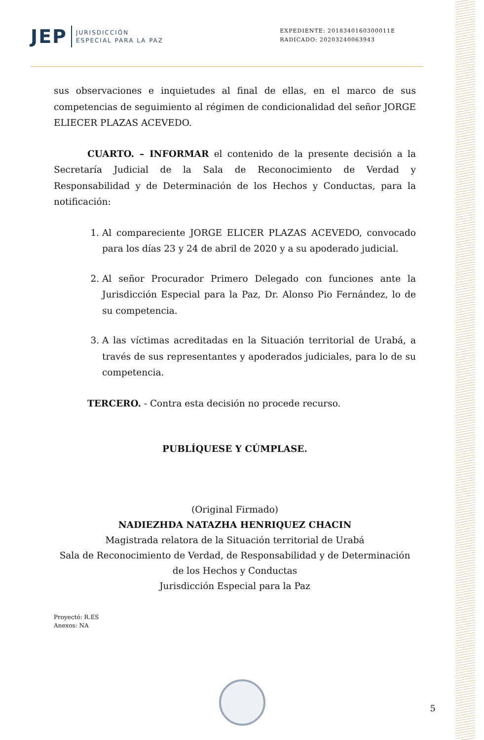JEP JURISDICCIÓN
ESPECIAL PARA LA PAZ
EXPEDIENTE: 2018340160300011E
RADICADO: 20203240063943
sus observaciones e inquietudes al final de ellas, en el marco de sus competencias de seguimiento al régimen de condicionalidad del señor JORGE ELIECER PLAZAS ACEVEDO.
CUARTO. – INFORMAR el contenido de la presente decisión a la Secretaría Judicial de la Sala de Reconocimiento de Verdad y Responsabilidad y de Determinación de los Hechos y Conductas, para la notificación:
1. Al compareciente JORGE ELICER PLAZAS ACEVEDO, convocado para los días 23 y 24 de abril de 2020 y a su apoderado judicial.
2. Al señor Procurador Primero Delegado con funciones ante la Jurisdicción Especial para la Paz, Dr. Alonso Pio Fernández, lo de su competencia.
3. A las víctimas acreditadas en la Situación territorial de Urabá, a través de sus representantes y apoderados judiciales, para lo de su competencia.
TERCERO. - Contra esta decisión no procede recurso.
PUBLÍQUESE Y CÚMPLASE.
(Original Firmado)
NADIEZHDA NATAZHA HENRIQUEZ CHACIN
Magistrada relatora de la Situación territorial de Urabá
Sala de Reconocimiento de Verdad, de Responsabilidad y de Determinación de los Hechos y Conductas
Jurisdicción Especial para la Paz
Proyectó: R.ES
Anexos: NA
5